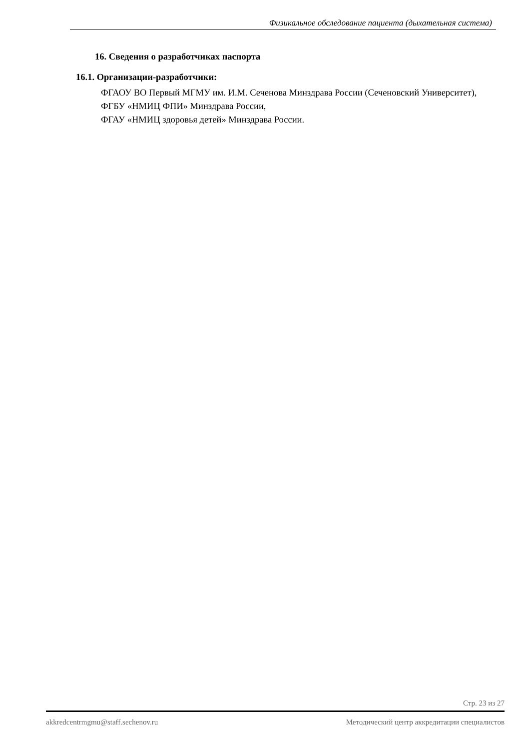Физикальное обследование пациента (дыхательная система)
16. Сведения о разработчиках паспорта
16.1. Организации-разработчики:
ФГАОУ ВО Первый МГМУ им. И.М. Сеченова Минздрава России (Сеченовский Университет),
ФГБУ «НМИЦ ФПИ» Минздрава России,
ФГАУ «НМИЦ здоровья детей» Минздрава России.
Стр. 23 из 27
akkredcentrmgmu@staff.sechenov.ru Методический центр аккредитации специалистов